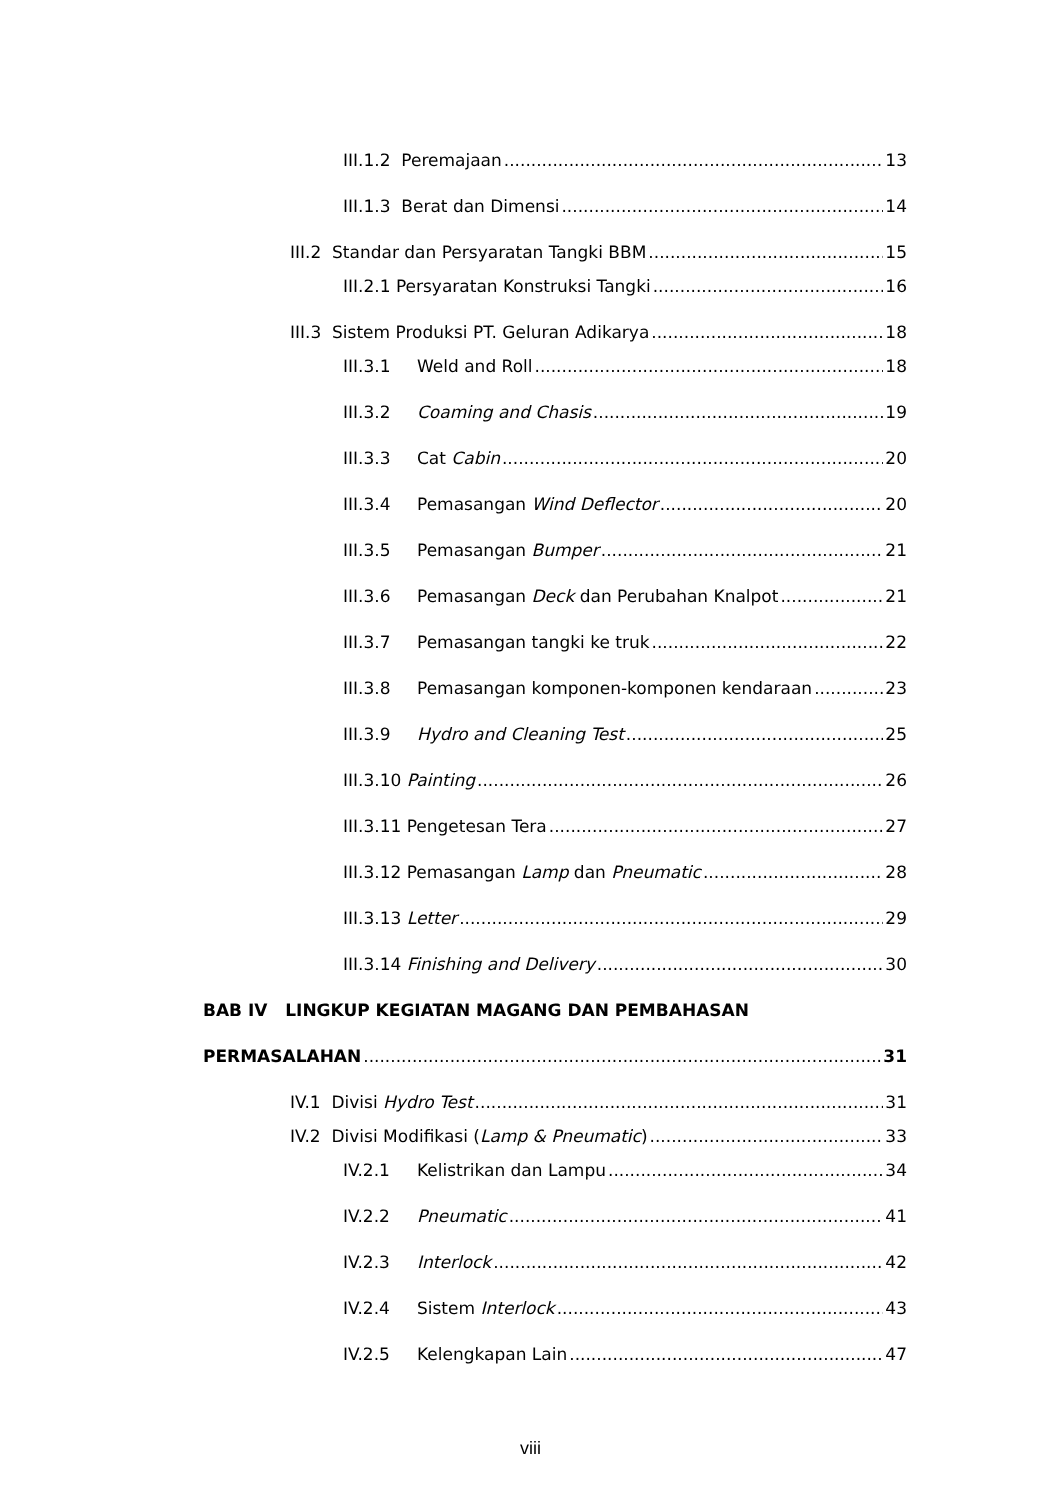III.1.2 Peremajaan 13
III.1.3 Berat dan Dimensi 14
III.2 Standar dan Persyaratan Tangki BBM 15
III.2.1 Persyaratan Konstruksi Tangki 16
III.3 Sistem Produksi PT. Geluran Adikarya 18
III.3.1 Weld and Roll 18
III.3.2 Coaming and Chasis 19
III.3.3 Cat Cabin 20
III.3.4 Pemasangan Wind Deflector 20
III.3.5 Pemasangan Bumper 21
III.3.6 Pemasangan Deck dan Perubahan Knalpot 21
III.3.7 Pemasangan tangki ke truk 22
III.3.8 Pemasangan komponen-komponen kendaraan 23
III.3.9 Hydro and Cleaning Test 25
III.3.10 Painting 26
III.3.11 Pengetesan Tera 27
III.3.12 Pemasangan Lamp dan Pneumatic 28
III.3.13 Letter 29
III.3.14 Finishing and Delivery 30
BAB IV LINGKUP KEGIATAN MAGANG DAN PEMBAHASAN
PERMASALAHAN 31
IV.1 Divisi Hydro Test 31
IV.2 Divisi Modifikasi (Lamp & Pneumatic) 33
IV.2.1 Kelistrikan dan Lampu 34
IV.2.2 Pneumatic 41
IV.2.3 Interlock 42
IV.2.4 Sistem Interlock 43
IV.2.5 Kelengkapan Lain 47
viii